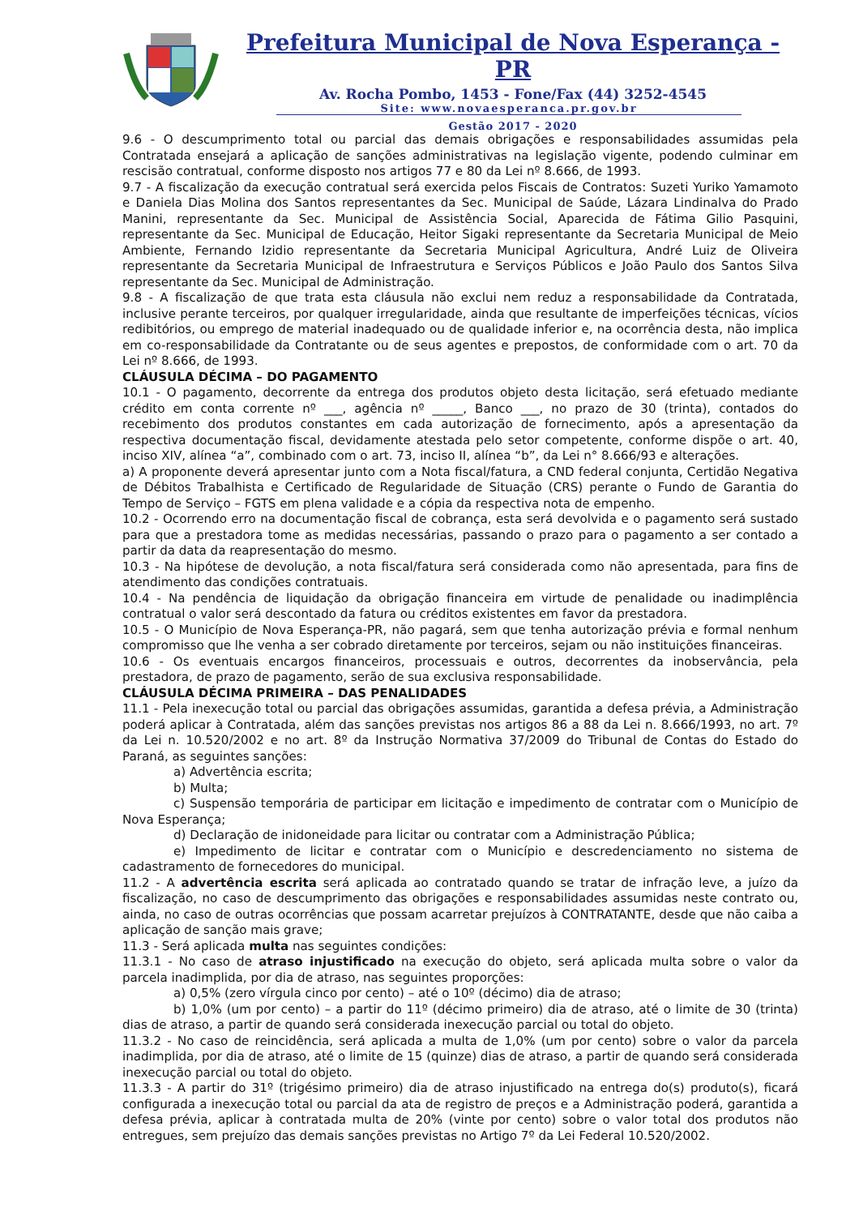Prefeitura Municipal de Nova Esperança - PR
Av. Rocha Pombo, 1453 - Fone/Fax (44) 3252-4545
Site: www.novaesperanca.pr.gov.br
Gestão 2017 - 2020
9.6 - O descumprimento total ou parcial das demais obrigações e responsabilidades assumidas pela Contratada ensejará a aplicação de sanções administrativas na legislação vigente, podendo culminar em rescisão contratual, conforme disposto nos artigos 77 e 80 da Lei nº 8.666, de 1993.
9.7 - A fiscalização da execução contratual será exercida pelos Fiscais de Contratos: Suzeti Yuriko Yamamoto e Daniela Dias Molina dos Santos representantes da Sec. Municipal de Saúde, Lázara Lindinalva do Prado Manini, representante da Sec. Municipal de Assistência Social, Aparecida de Fátima Gilio Pasquini, representante da Sec. Municipal de Educação, Heitor Sigaki representante da Secretaria Municipal de Meio Ambiente, Fernando Izidio representante da Secretaria Municipal Agricultura, André Luiz de Oliveira representante da Secretaria Municipal de Infraestrutura e Serviços Públicos e João Paulo dos Santos Silva representante da Sec. Municipal de Administração.
9.8 - A fiscalização de que trata esta cláusula não exclui nem reduz a responsabilidade da Contratada, inclusive perante terceiros, por qualquer irregularidade, ainda que resultante de imperfeições técnicas, vícios redibitórios, ou emprego de material inadequado ou de qualidade inferior e, na ocorrência desta, não implica em co-responsabilidade da Contratante ou de seus agentes e prepostos, de conformidade com o art. 70 da Lei nº 8.666, de 1993.
CLÁUSULA DÉCIMA – DO PAGAMENTO
10.1 - O pagamento, decorrente da entrega dos produtos objeto desta licitação, será efetuado mediante crédito em conta corrente nº ___, agência nº _____, Banco ___, no prazo de 30 (trinta), contados do recebimento dos produtos constantes em cada autorização de fornecimento, após a apresentação da respectiva documentação fiscal, devidamente atestada pelo setor competente, conforme dispõe o art. 40, inciso XIV, alínea “a”, combinado com o art. 73, inciso II, alínea “b”, da Lei n° 8.666/93 e alterações.
a) A proponente deverá apresentar junto com a Nota fiscal/fatura, a CND federal conjunta, Certidão Negativa de Débitos Trabalhista e Certificado de Regularidade de Situação (CRS) perante o Fundo de Garantia do Tempo de Serviço – FGTS em plena validade e a cópia da respectiva nota de empenho.
10.2 - Ocorrendo erro na documentação fiscal de cobrança, esta será devolvida e o pagamento será sustado para que a prestadora tome as medidas necessárias, passando o prazo para o pagamento a ser contado a partir da data da reapresentação do mesmo.
10.3 - Na hipótese de devolução, a nota fiscal/fatura será considerada como não apresentada, para fins de atendimento das condições contratuais.
10.4 - Na pendência de liquidação da obrigação financeira em virtude de penalidade ou inadimplência contratual o valor será descontado da fatura ou créditos existentes em favor da prestadora.
10.5 - O Município de Nova Esperança-PR, não pagará, sem que tenha autorização prévia e formal nenhum compromisso que lhe venha a ser cobrado diretamente por terceiros, sejam ou não instituições financeiras.
10.6 - Os eventuais encargos financeiros, processuais e outros, decorrentes da inobservância, pela prestadora, de prazo de pagamento, serão de sua exclusiva responsabilidade.
CLÁUSULA DÉCIMA PRIMEIRA – DAS PENALIDADES
11.1 - Pela inexecução total ou parcial das obrigações assumidas, garantida a defesa prévia, a Administração poderá aplicar à Contratada, além das sanções previstas nos artigos 86 a 88 da Lei n. 8.666/1993, no art. 7º da Lei n. 10.520/2002 e no art. 8º da Instrução Normativa 37/2009 do Tribunal de Contas do Estado do Paraná, as seguintes sanções:
a) Advertência escrita;
b) Multa;
c) Suspensão temporária de participar em licitação e impedimento de contratar com o Município de Nova Esperança;
d) Declaração de inidoneidade para licitar ou contratar com a Administração Pública;
e) Impedimento de licitar e contratar com o Município e descredenciamento no sistema de cadastramento de fornecedores do municipal.
11.2 - A advertência escrita será aplicada ao contratado quando se tratar de infração leve, a juízo da fiscalização, no caso de descumprimento das obrigações e responsabilidades assumidas neste contrato ou, ainda, no caso de outras ocorrências que possam acarretar prejuízos à CONTRATANTE, desde que não caiba a aplicação de sanção mais grave;
11.3 - Será aplicada multa nas seguintes condições:
11.3.1 - No caso de atraso injustificado na execução do objeto, será aplicada multa sobre o valor da parcela inadimplida, por dia de atraso, nas seguintes proporções:
a) 0,5% (zero vírgula cinco por cento) – até o 10º (décimo) dia de atraso;
b) 1,0% (um por cento) – a partir do 11º (décimo primeiro) dia de atraso, até o limite de 30 (trinta) dias de atraso, a partir de quando será considerada inexecução parcial ou total do objeto.
11.3.2 - No caso de reincidência, será aplicada a multa de 1,0% (um por cento) sobre o valor da parcela inadimplida, por dia de atraso, até o limite de 15 (quinze) dias de atraso, a partir de quando será considerada inexecução parcial ou total do objeto.
11.3.3 - A partir do 31º (trigésimo primeiro) dia de atraso injustificado na entrega do(s) produto(s), ficará configurada a inexecução total ou parcial da ata de registro de preços e a Administração poderá, garantida a defesa prévia, aplicar à contratada multa de 20% (vinte por cento) sobre o valor total dos produtos não entregues, sem prejuízo das demais sanções previstas no Artigo 7º da Lei Federal 10.520/2002.